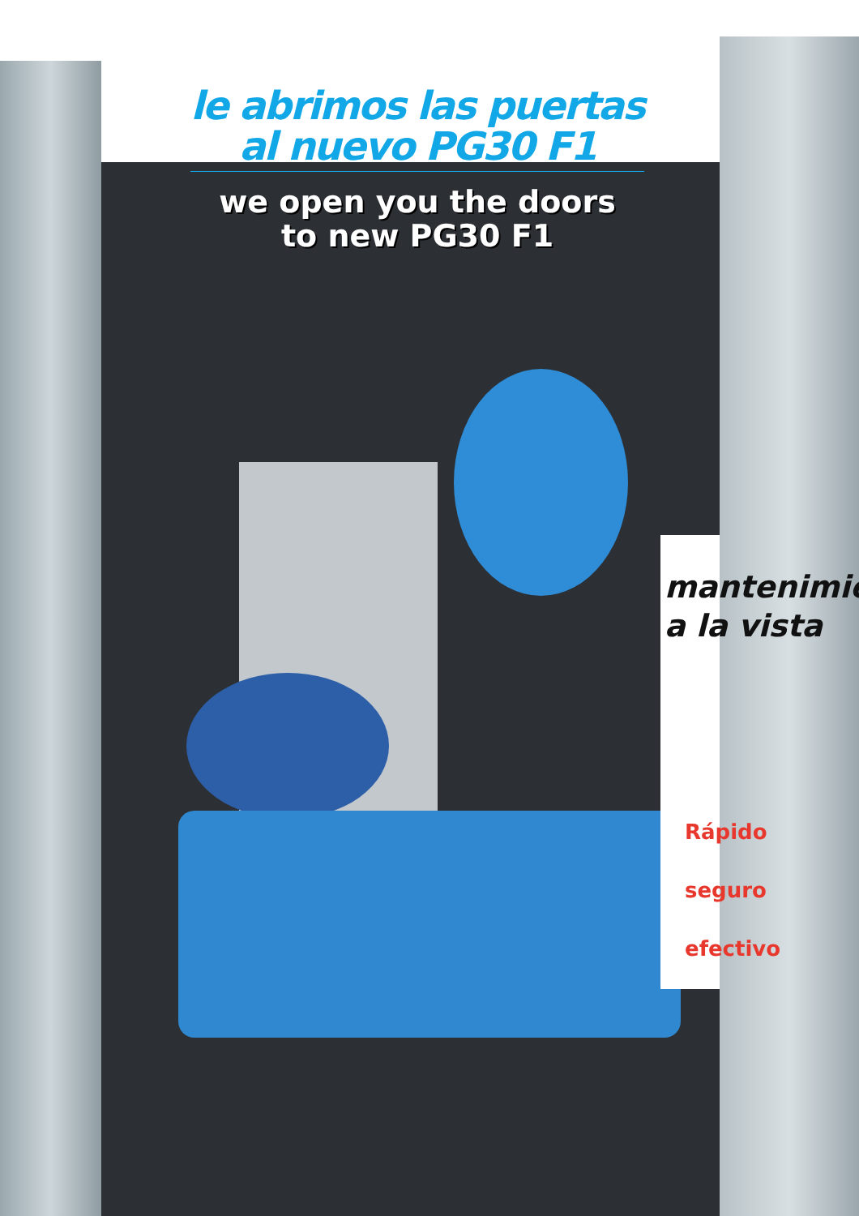le abrimos las puertas
al nuevo PG30 F1
we open you the doors
to new PG30 F1
mantenimie
a la vista
Rápido
seguro
efectivo